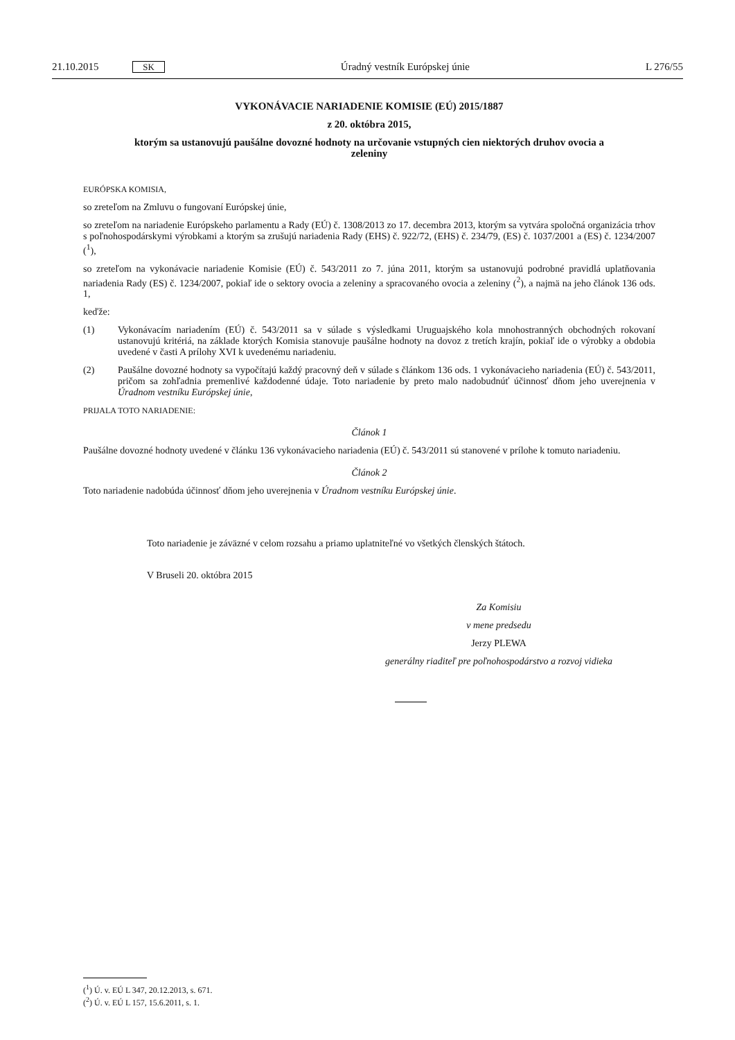21.10.2015 SK
Úradný vestník Európskej únie L 276/55
VYKONÁVACIE NARIADENIE KOMISIE (EÚ) 2015/1887
z 20. októbra 2015,
ktorým sa ustanovujú paušálne dovozné hodnoty na určovanie vstupných cien niektorých druhov ovocia a zeleniny
EURÓPSKA KOMISIA,
so zreteľom na Zmluvu o fungovaní Európskej únie,
so zreteľom na nariadenie Európskeho parlamentu a Rady (EÚ) č. 1308/2013 zo 17. decembra 2013, ktorým sa vytvára spoločná organizácia trhov s poľnohospodárskymi výrobkami a ktorým sa zrušujú nariadenia Rady (EHS) č. 922/72, (EHS) č. 234/79, (ES) č. 1037/2001 a (ES) č. 1234/2007 (<sup>1</sup>),
so zreteľom na vykonávacie nariadenie Komisie (EÚ) č. 543/2011 zo 7. júna 2011, ktorým sa ustanovujú podrobné pravidlá uplatňovania nariadenia Rady (ES) č. 1234/2007, pokiaľ ide o sektory ovocia a zeleniny a spracovaného ovocia a zeleniny (<sup>2</sup>), a najmä na jeho článok 136 ods. 1,
keďže:
(1) Vykonávacím nariadením (EÚ) č. 543/2011 sa v súlade s výsledkami Uruguajského kola mnohostranných obchodných rokovaní ustanovujú kritériá, na základe ktorých Komisia stanovuje paušálne hodnoty na dovoz z tretích krajín, pokiaľ ide o výrobky a obdobia uvedené v časti A prílohy XVI k uvedenému nariadeniu.
(2) Paušálne dovozné hodnoty sa vypočítajú každý pracovný deň v súlade s článkom 136 ods. 1 vykonávacieho nariadenia (EÚ) č. 543/2011, pričom sa zohľadnia premenlivé každodenné údaje. Toto nariadenie by preto malo nadobudnúť účinnosť dňom jeho uverejnenia v Úradnom vestníku Európskej únie,
PRIJALA TOTO NARIADENIE:
Článok 1
Paušálne dovozné hodnoty uvedené v článku 136 vykonávacieho nariadenia (EÚ) č. 543/2011 sú stanovené v prílohe k tomuto nariadeniu.
Článok 2
Toto nariadenie nadobúda účinnosť dňom jeho uverejnenia v Úradnom vestníku Európskej únie.
Toto nariadenie je záväzné v celom rozsahu a priamo uplatniteľné vo všetkých členských štátoch.
V Bruseli 20. októbra 2015
Za Komisiu
v mene predsedu
Jerzy PLEWA
generálny riaditeľ pre poľnohospodárstvo a rozvoj vidieka
(<sup>1</sup>) Ú. v. EÚ L 347, 20.12.2013, s. 671.
(<sup>2</sup>) Ú. v. EÚ L 157, 15.6.2011, s. 1.